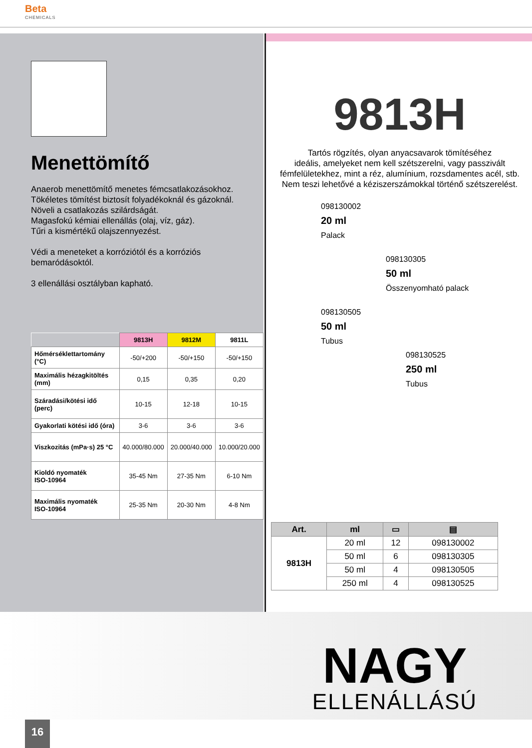Beta
CHEMICALS
Menettömítő
Anaerob menettömítő menetes fémcsatlakozásokhoz.
Tökéletes tömítést biztosít folyadékoknál és gázoknál.
Növeli a csatlakozás szilárdságát.
Magasfokú kémiai ellenállás (olaj, víz, gáz).
Tűri a kismértékű olajszennyezést.
Védi a meneteket a korróziótól és a korróziós bemaródásoktól.
3 ellenállási osztályban kapható.
| | 9813H | 9812M | 9811L |
| --- | --- | --- | --- |
| Hőmérséklettartomány (°C) | -50/+200 | -50/+150 | -50/+150 |
| Maximális hézagkitöltés (mm) | 0,15 | 0,35 | 0,20 |
| Száradási/kötési idő (perc) | 10-15 | 12-18 | 10-15 |
| Gyakorlati kötési idő (óra) | 3-6 | 3-6 | 3-6 |
| Viszkozitás (mPa·s) 25 °C | 40.000/80.000 | 20.000/40.000 | 10.000/20.000 |
| Kioldó nyomaték ISO-10964 | 35-45 Nm | 27-35 Nm | 6-10 Nm |
| Maximális nyomaték ISO-10964 | 25-35 Nm | 20-30 Nm | 4-8 Nm |
9813H
Tartós rögzítés, olyan anyacsavarok tömítéséhez
ideális, amelyeket nem kell szétszerelni, vagy passzivált
fémfelületekhez, mint a réz, alumínium, rozsdamentes acél, stb.
Nem teszi lehetővé a kéziszerszámokkal történő szétszerelést.
098130002
20 ml
Palack
098130305
50 ml
Összenyomható palack
098130505
50 ml
Tubus
098130525
250 ml
Tubus
| Art. | ml | ▭ | ▤ |
| --- | --- | --- | --- |
| 9813H | 20 ml | 12 | 098130002 |
| | 50 ml | 6 | 098130305 |
| | 50 ml | 4 | 098130505 |
| | 250 ml | 4 | 098130525 |
NAGY
ELLENÁLLÁSÚ
16